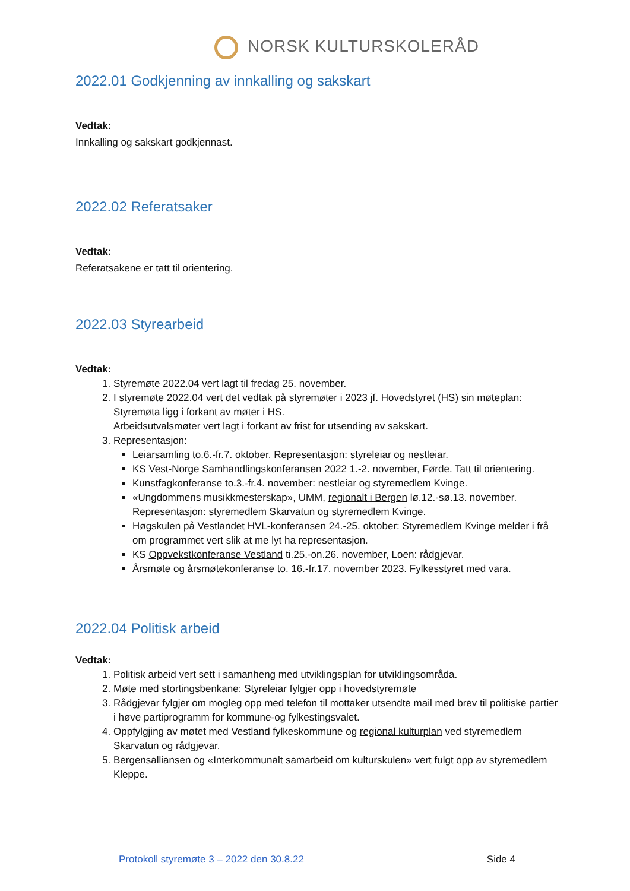NORSK KULTURSKOLERÅD
2022.01 Godkjenning av innkalling og sakskart
Vedtak:
Innkalling og sakskart godkjennast.
2022.02 Referatsaker
Vedtak:
Referatsakene er tatt til orientering.
2022.03 Styrearbeid
Vedtak:
1. Styremøte 2022.04 vert lagt til fredag 25. november.
2. I styremøte 2022.04 vert det vedtak på styremøter i 2023 jf. Hovedstyret (HS) sin møteplan: Styremøta ligg i forkant av møter i HS.
Arbeidsutvalsmøter vert lagt i forkant av frist for utsending av sakskart.
3. Representasjon:
Leiarsamling to.6.-fr.7. oktober. Representasjon: styreleiar og nestleiar.
KS Vest-Norge Samhandlingskonferansen 2022 1.-2. november, Førde. Tatt til orientering.
Kunstfagkonferanse to.3.-fr.4. november: nestleiar og styremedlem Kvinge.
«Ungdommens musikkmesterskap», UMM, regionalt i Bergen lø.12.-sø.13. november. Representasjon: styremedlem Skarvatun og styremedlem Kvinge.
Høgskulen på Vestlandet HVL-konferansen 24.-25. oktober: Styremedlem Kvinge melder i frå om programmet vert slik at me lyt ha representasjon.
KS Oppvekstkonferanse Vestland ti.25.-on.26. november, Loen: rådgjevar.
Årsmøte og årsmøtekonferanse to. 16.-fr.17. november 2023. Fylkesstyret med vara.
2022.04 Politisk arbeid
Vedtak:
1. Politisk arbeid vert sett i samanheng med utviklingsplan for utviklingsområda.
2. Møte med stortingsbenkane: Styreleiar fylgjer opp i hovedstyremøte
3. Rådgjevar fylgjer om mogleg opp med telefon til mottaker utsendte mail med brev til politiske partier i høve partiprogramm for kommune-og fylkestingsvalet.
4. Oppfylgjing av møtet med Vestland fylkeskommune og regional kulturplan ved styremedlem Skarvatun og rådgjevar.
5. Bergensalliansen og «Interkommunalt samarbeid om kulturskulen» vert fulgt opp av styremedlem Kleppe.
Protokoll styremøte 3 – 2022 den 30.8.22 Side 4